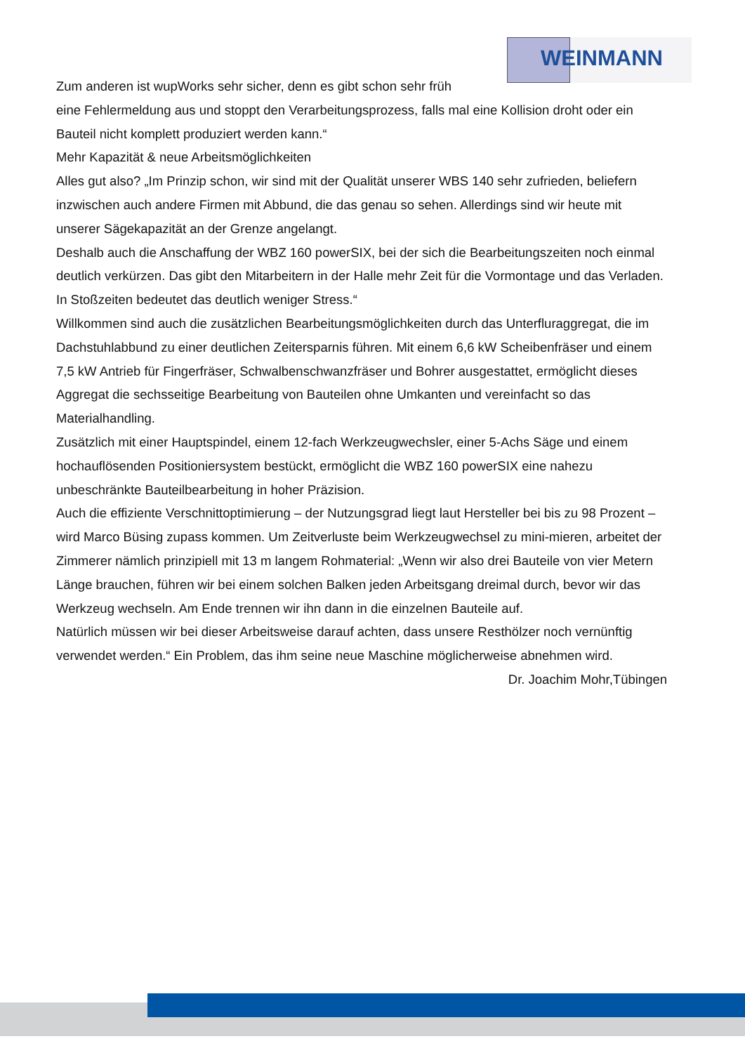WEINMANN
Zum anderen ist wupWorks sehr sicher, denn es gibt schon sehr früh
eine Fehlermeldung aus und stoppt den Verarbeitungsprozess, falls mal eine Kollision droht oder ein Bauteil nicht komplett produziert werden kann.“
Mehr Kapazität & neue Arbeitsmöglichkeiten
Alles gut also? „Im Prinzip schon, wir sind mit der Qualität unserer WBS 140 sehr zufrieden, beliefern inzwischen auch andere Firmen mit Abbund, die das genau so sehen. Allerdings sind wir heute mit unserer Sägekapazität an der Grenze angelangt.
Deshalb auch die Anschaffung der WBZ 160 powerSIX, bei der sich die Bearbeitungszeiten noch einmal deutlich verkürzen. Das gibt den Mitarbeitern in der Halle mehr Zeit für die Vormontage und das Verladen. In Stoßzeiten bedeutet das deutlich weniger Stress.“
Willkommen sind auch die zusätzlichen Bearbeitungsmöglichkeiten durch das Unterfluraggregat, die im Dachstuhlabbund zu einer deutlichen Zeitersparnis führen. Mit einem 6,6 kW Scheibenfräser und einem 7,5 kW Antrieb für Fingerfräser, Schwalbenschwanzfräser und Bohrer ausgestattet, ermöglicht dieses Aggregat die sechsseitige Bearbeitung von Bauteilen ohne Umkanten und vereinfacht so das Materialhandling.
Zusätzlich mit einer Hauptspindel, einem 12-fach Werkzeugwechsler, einer 5-Achs Säge und einem hochauflösenden Positioniersystem bestückt, ermöglicht die WBZ 160 powerSIX eine nahezu unbeschränkte Bauteilbearbeitung in hoher Präzision.
Auch die effiziente Verschnittoptimierung – der Nutzungsgrad liegt laut Hersteller bei bis zu 98 Prozent – wird Marco Büsing zupass kommen. Um Zeitverluste beim Werkzeugwechsel zu mini-mieren, arbeitet der Zimmerer nämlich prinzipiell mit 13 m langem Rohmaterial: „Wenn wir also drei Bauteile von vier Metern Länge brauchen, führen wir bei einem solchen Balken jeden Arbeitsgang dreimal durch, bevor wir das Werkzeug wechseln. Am Ende trennen wir ihn dann in die einzelnen Bauteile auf.
Natürlich müssen wir bei dieser Arbeitsweise darauf achten, dass unsere Resthölzer noch vernünftig verwendet werden.“ Ein Problem, das ihm seine neue Maschine möglicherweise abnehmen wird.
Dr. Joachim Mohr,Tübingen